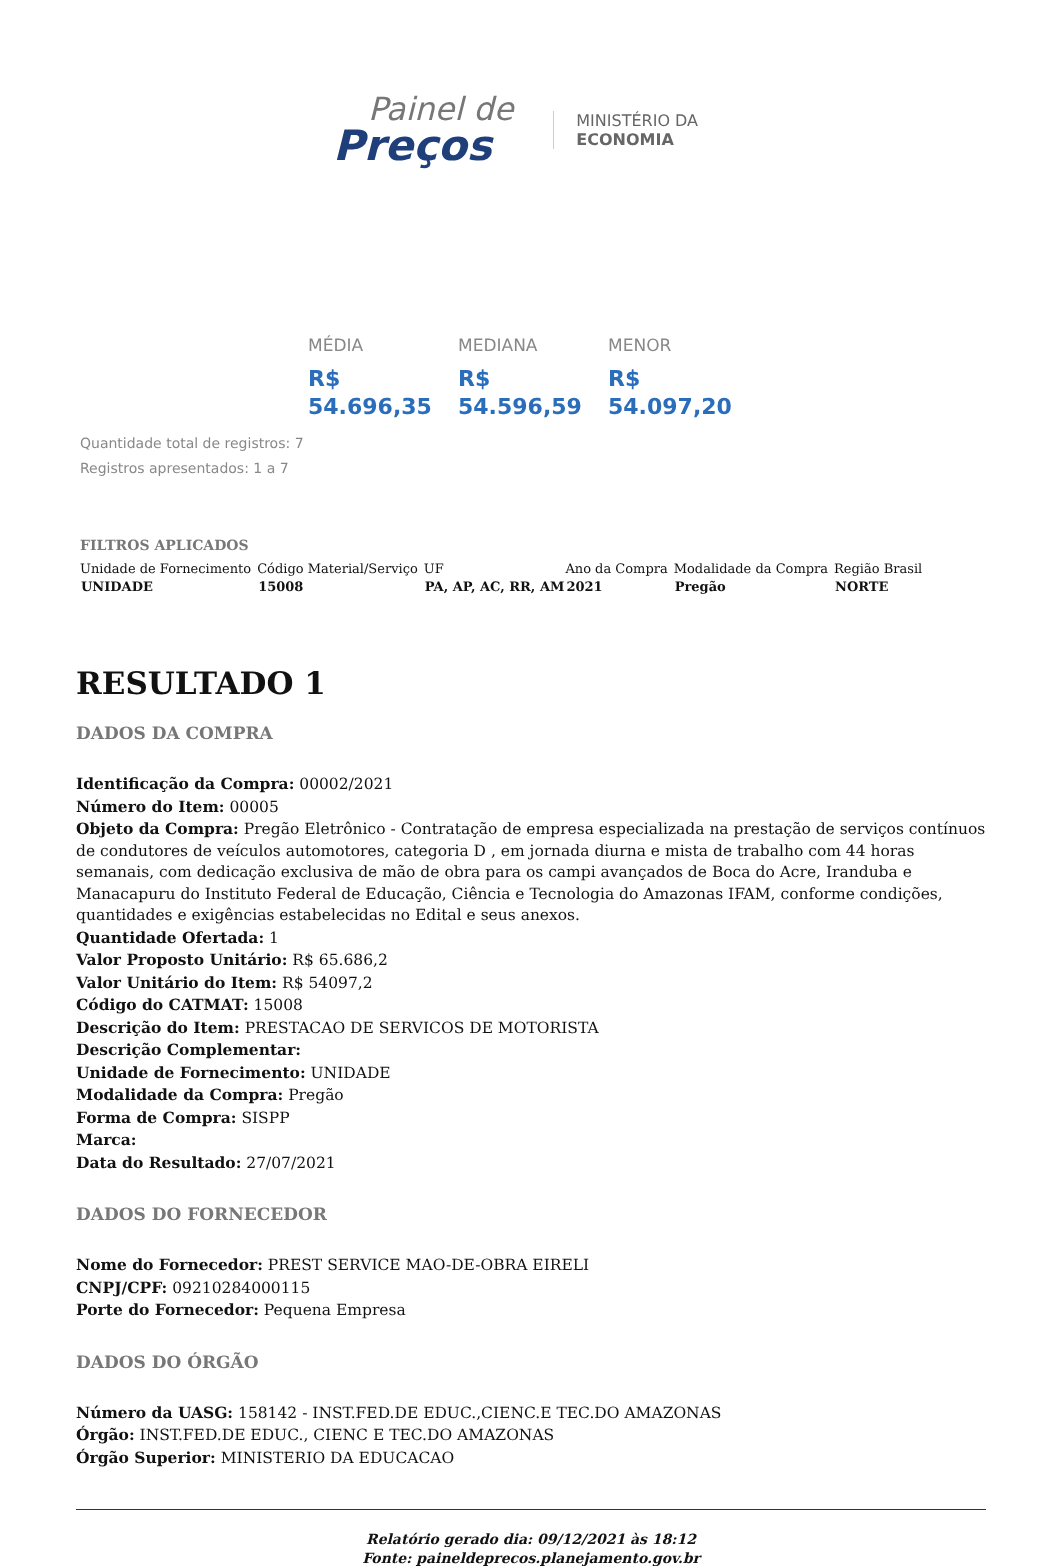Painel de
Preços
MINISTÉRIO DA
ECONOMIA
MÉDIA
R$
54.696,35
MEDIANA
R$
54.596,59
MENOR
R$
54.097,20
Quantidade total de registros: 7
Registros apresentados: 1 a 7
FILTROS APLICADOS
| Unidade de Fornecimento | Código Material/Serviço | UF | Ano da Compra | Modalidade da Compra | Região Brasil |
| UNIDADE | 15008 | PA, AP, AC, RR, AM | 2021 | Pregão | NORTE |
RESULTADO 1
DADOS DA COMPRA
Identificação da Compra: 00002/2021
Número do Item: 00005
Objeto da Compra: Pregão Eletrônico - Contratação de empresa especializada na prestação de serviços contínuos de condutores de veículos automotores, categoria D , em jornada diurna e mista de trabalho com 44 horas semanais, com dedicação exclusiva de mão de obra para os campi avançados de Boca do Acre, Iranduba e Manacapuru do Instituto Federal de Educação, Ciência e Tecnologia do Amazonas IFAM, conforme condições, quantidades e exigências estabelecidas no Edital e seus anexos.
Quantidade Ofertada: 1
Valor Proposto Unitário: R$ 65.686,2
Valor Unitário do Item: R$ 54097,2
Código do CATMAT: 15008
Descrição do Item: PRESTACAO DE SERVICOS DE MOTORISTA
Descrição Complementar:
Unidade de Fornecimento: UNIDADE
Modalidade da Compra: Pregão
Forma de Compra: SISPP
Marca:
Data do Resultado: 27/07/2021
DADOS DO FORNECEDOR
Nome do Fornecedor: PREST SERVICE MAO-DE-OBRA EIRELI
CNPJ/CPF: 09210284000115
Porte do Fornecedor: Pequena Empresa
DADOS DO ÓRGÃO
Número da UASG: 158142 - INST.FED.DE EDUC.,CIENC.E TEC.DO AMAZONAS
Órgão: INST.FED.DE EDUC., CIENC E TEC.DO AMAZONAS
Órgão Superior: MINISTERIO DA EDUCACAO
Relatório gerado dia: 09/12/2021 às 18:12
Fonte: paineldeprecos.planejamento.gov.br